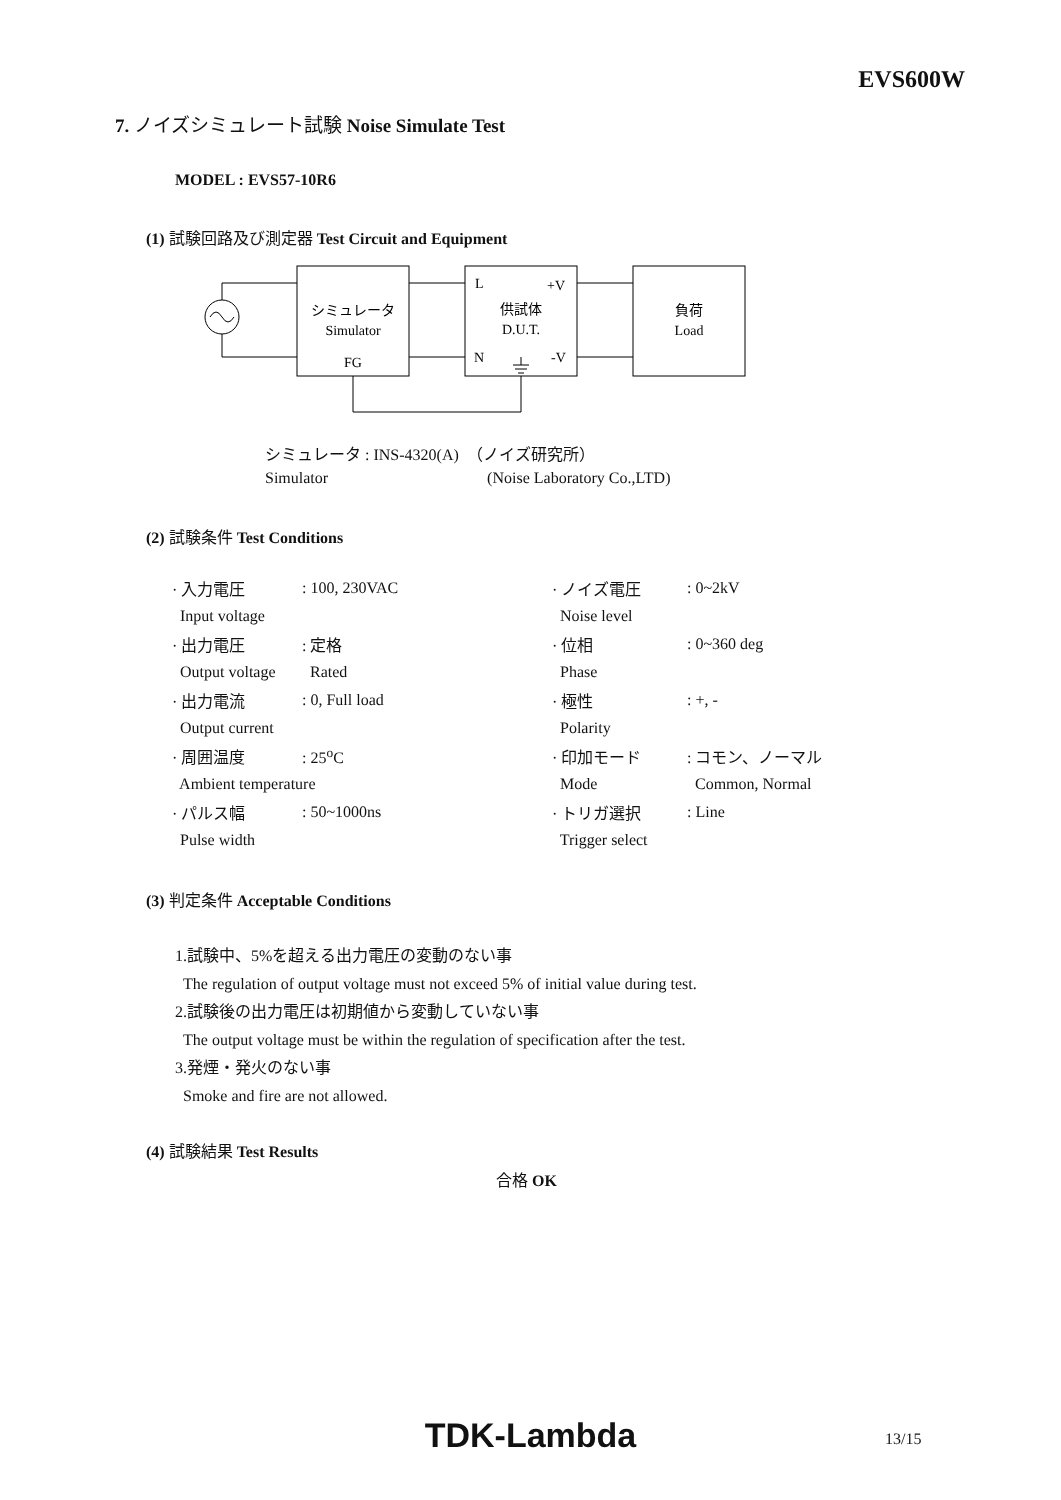EVS600W
7. ノイズシミュレート試験 Noise Simulate Test
MODEL : EVS57-10R6
(1) 試験回路及び測定器 Test Circuit and Equipment
シミュレータ
Simulator
FG
L
+V
供試体
D.U.T.
N
-V
負荷
Load
シミュレータ : INS-4320(A) （ノイズ研究所）
Simulator (Noise Laboratory Co.,LTD)
(2) 試験条件 Test Conditions
| · 入力電圧 | : 100, 230VAC | · ノイズ電圧 | : 0~2kV |
| Input voltage | | Noise level | |
| · 出力電圧 | : 定格 | · 位相 | : 0~360 deg |
| Output voltage | Rated | Phase | |
| · 出力電流 | : 0, Full load | · 極性 | : +, - |
| Output current | | Polarity | |
| · 周囲温度 | : 25<sup>o</sup>C | · 印加モード | : コモン、ノーマル |
| Ambient temperature | | Mode | Common, Normal |
| · パルス幅 | : 50~1000ns | · トリガ選択 | : Line |
| Pulse width | | Trigger select | |
(3) 判定条件 Acceptable Conditions
1.試験中、5%を超える出力電圧の変動のない事
The regulation of output voltage must not exceed 5% of initial value during test.
2.試験後の出力電圧は初期値から変動していない事
The output voltage must be within the regulation of specification after the test.
3.発煙・発火のない事
Smoke and fire are not allowed.
(4) 試験結果 Test Results
合格 OK
TDK-Lambda 13/15